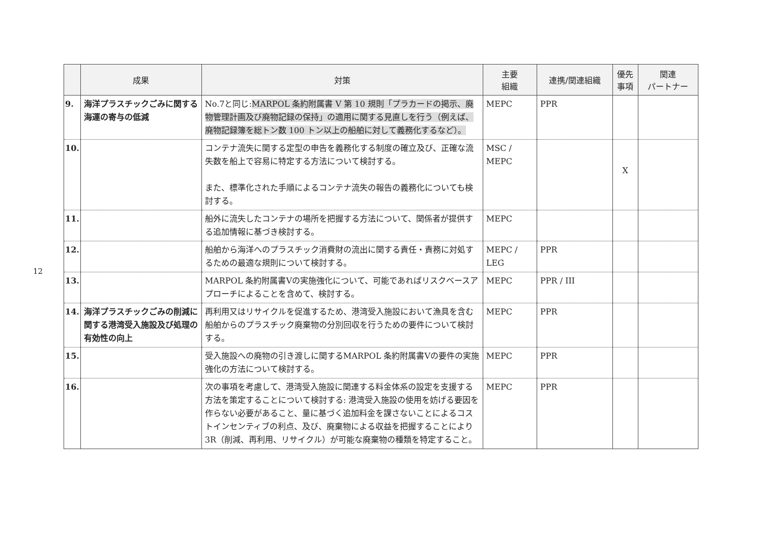12
| | 成果 | 対策 | 主要 組織 | 連携/関連組織 | 優先 事項 | 関連 パートナー |
| --- | --- | --- | --- | --- | --- | --- |
| 9. | 海洋プラスチックごみに関する海運の寄与の低減 | No.7と同じ: MARPOL 条約附属書 V 第 10 規則「プラカードの掲示、廃物管理計画及び廃物記録の保持」の適用に関する見直しを行う（例えば、廃物記録簿を総トン数 100 トン以上の船舶に対して義務化するなど）。 | MEPC | PPR | | |
| 10. | | コンテナ流失に関する定型の申告を義務化する制度の確立及び、正確な流失数を船上で容易に特定する方法について検討する。 また、標準化された手順によるコンテナ流失の報告の義務化についても検討する。 | MSC / MEPC | | X | |
| 11. | | 船外に流失したコンテナの場所を把握する方法について、関係者が提供する追加情報に基づき検討する。 | MEPC | | | |
| 12. | | 船舶から海洋へのプラスチック消費財の流出に関する責任・責務に対処するための最適な規則について検討する。 | MEPC / LEG | PPR | | |
| 13. | | MARPOL 条約附属書Ⅴの実施強化について、可能であればリスクベースアプローチによることを含めて、検討する。 | MEPC | PPR / III | | |
| 14. | 海洋プラスチックごみの削減に関する港湾受入施設及び処理の有効性の向上 | 再利用又はリサイクルを促進するため、港湾受入施設において漁具を含む船舶からのプラスチック廃棄物の分別回収を行うための要件について検討する。 | MEPC | PPR | | |
| 15. | | 受入施設への廃物の引き渡しに関するMARPOL 条約附属書Ⅴの要件の実施強化の方法について検討する。 | MEPC | PPR | | |
| 16. | | 次の事項を考慮して、港湾受入施設に関連する料金体系の設定を支援する方法を策定することについて検討する: 港湾受入施設の使用を妨げる要因を作らない必要があること、量に基づく追加料金を課さないことによるコストインセンティブの利点、及び、廃棄物による収益を把握することにより 3R（削減、再利用、リサイクル）が可能な廃棄物の種類を特定すること。 | MEPC | PPR | | |